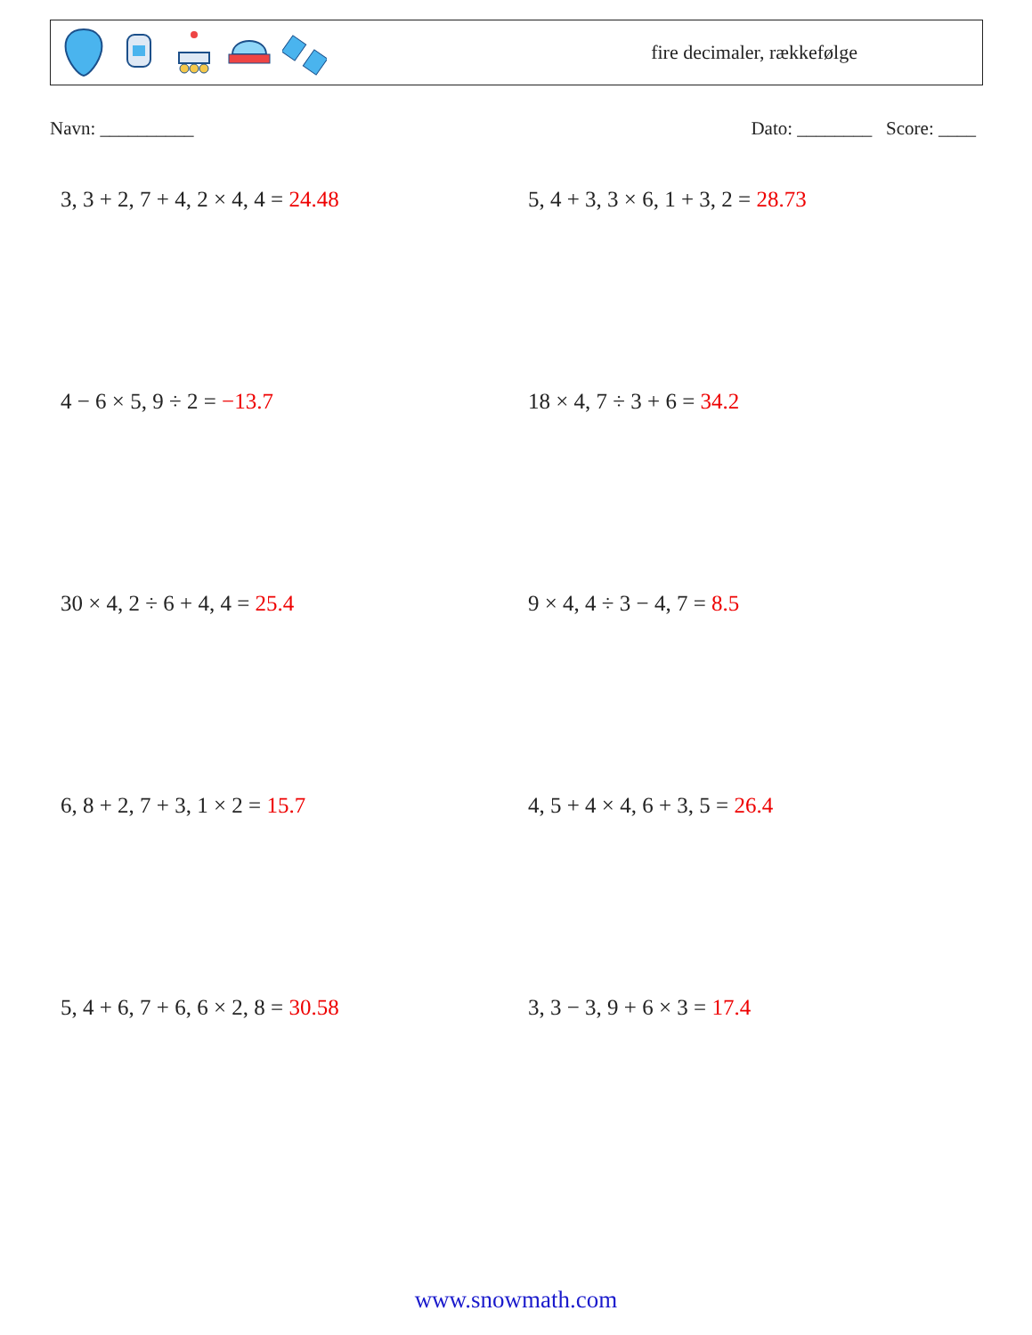fire decimaler, rækkefølge
Navn: __________ Dato: ________ Score: ____
3, 3 + 2, 7 + 4, 2 × 4, 4 = 24.48
5, 4 + 3, 3 × 6, 1 + 3, 2 = 28.73
4 − 6 × 5, 9 ÷ 2 = −13.7
18 × 4, 7 ÷ 3 + 6 = 34.2
30 × 4, 2 ÷ 6 + 4, 4 = 25.4
9 × 4, 4 ÷ 3 − 4, 7 = 8.5
6, 8 + 2, 7 + 3, 1 × 2 = 15.7
4, 5 + 4 × 4, 6 + 3, 5 = 26.4
5, 4 + 6, 7 + 6, 6 × 2, 8 = 30.58
3, 3 − 3, 9 + 6 × 3 = 17.4
www.snowmath.com